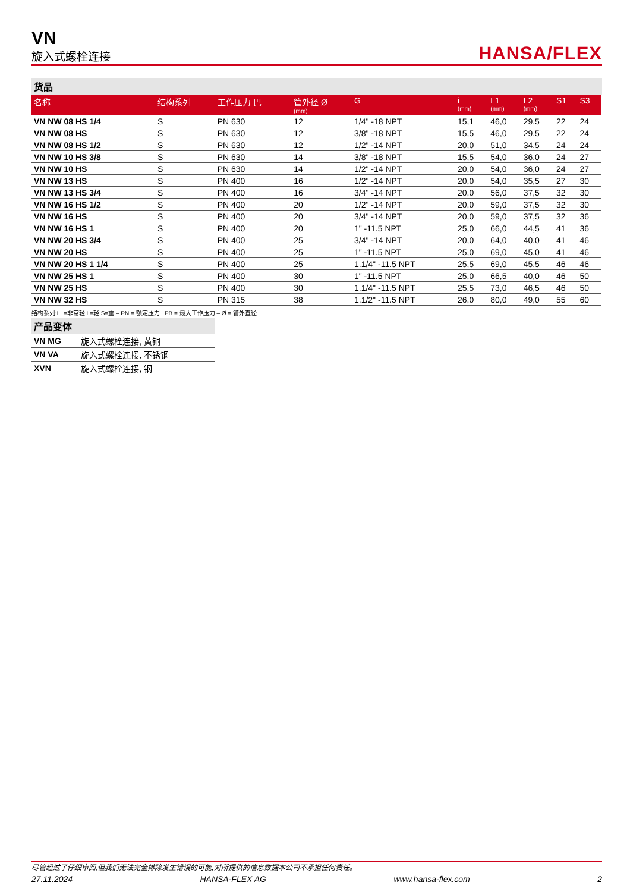VN
旋入式螺栓连接
HANSA/FLEX
货品
| 名称 | 结构系列 | 工作压力 巴 | 管外径 Ø (mm) | G | i (mm) | L1 (mm) | L2 (mm) | S1 | S3 |
| --- | --- | --- | --- | --- | --- | --- | --- | --- | --- |
| VN NW 08 HS 1/4 | S | PN 630 | 12 | 1/4" -18 NPT | 15,1 | 46,0 | 29,5 | 22 | 24 |
| VN NW 08 HS | S | PN 630 | 12 | 3/8" -18 NPT | 15,5 | 46,0 | 29,5 | 22 | 24 |
| VN NW 08 HS 1/2 | S | PN 630 | 12 | 1/2" -14 NPT | 20,0 | 51,0 | 34,5 | 24 | 24 |
| VN NW 10 HS 3/8 | S | PN 630 | 14 | 3/8" -18 NPT | 15,5 | 54,0 | 36,0 | 24 | 27 |
| VN NW 10 HS | S | PN 630 | 14 | 1/2" -14 NPT | 20,0 | 54,0 | 36,0 | 24 | 27 |
| VN NW 13 HS | S | PN 400 | 16 | 1/2" -14 NPT | 20,0 | 54,0 | 35,5 | 27 | 30 |
| VN NW 13 HS 3/4 | S | PN 400 | 16 | 3/4" -14 NPT | 20,0 | 56,0 | 37,5 | 32 | 30 |
| VN NW 16 HS 1/2 | S | PN 400 | 20 | 1/2" -14 NPT | 20,0 | 59,0 | 37,5 | 32 | 30 |
| VN NW 16 HS | S | PN 400 | 20 | 3/4" -14 NPT | 20,0 | 59,0 | 37,5 | 32 | 36 |
| VN NW 16 HS 1 | S | PN 400 | 20 | 1" -11.5 NPT | 25,0 | 66,0 | 44,5 | 41 | 36 |
| VN NW 20 HS 3/4 | S | PN 400 | 25 | 3/4" -14 NPT | 20,0 | 64,0 | 40,0 | 41 | 46 |
| VN NW 20 HS | S | PN 400 | 25 | 1" -11.5 NPT | 25,0 | 69,0 | 45,0 | 41 | 46 |
| VN NW 20 HS 1 1/4 | S | PN 400 | 25 | 1.1/4" -11.5 NPT | 25,5 | 69,0 | 45,5 | 46 | 46 |
| VN NW 25 HS 1 | S | PN 400 | 30 | 1" -11.5 NPT | 25,0 | 66,5 | 40,0 | 46 | 50 |
| VN NW 25 HS | S | PN 400 | 30 | 1.1/4" -11.5 NPT | 25,5 | 73,0 | 46,5 | 46 | 50 |
| VN NW 32 HS | S | PN 315 | 38 | 1.1/2" -11.5 NPT | 26,0 | 80,0 | 49,0 | 55 | 60 |
结构系列:LL=非常轻 L=轻 S=重 – PN = 额定压力 PB = 最大工作压力 – Ø = 管外直径
产品变体
| VN MG | 旋入式螺栓连接, 黄铜 |
| VN VA | 旋入式螺栓连接, 不锈钢 |
| XVN | 旋入式螺栓连接, 钢 |
尽管经过了仔细审阅,但我们无法完全排除发生错误的可能,对所提供的信息数据本公司不承担任何责任。
27.11.2024 HANSA-FLEX AG www.hansa-flex.com 2